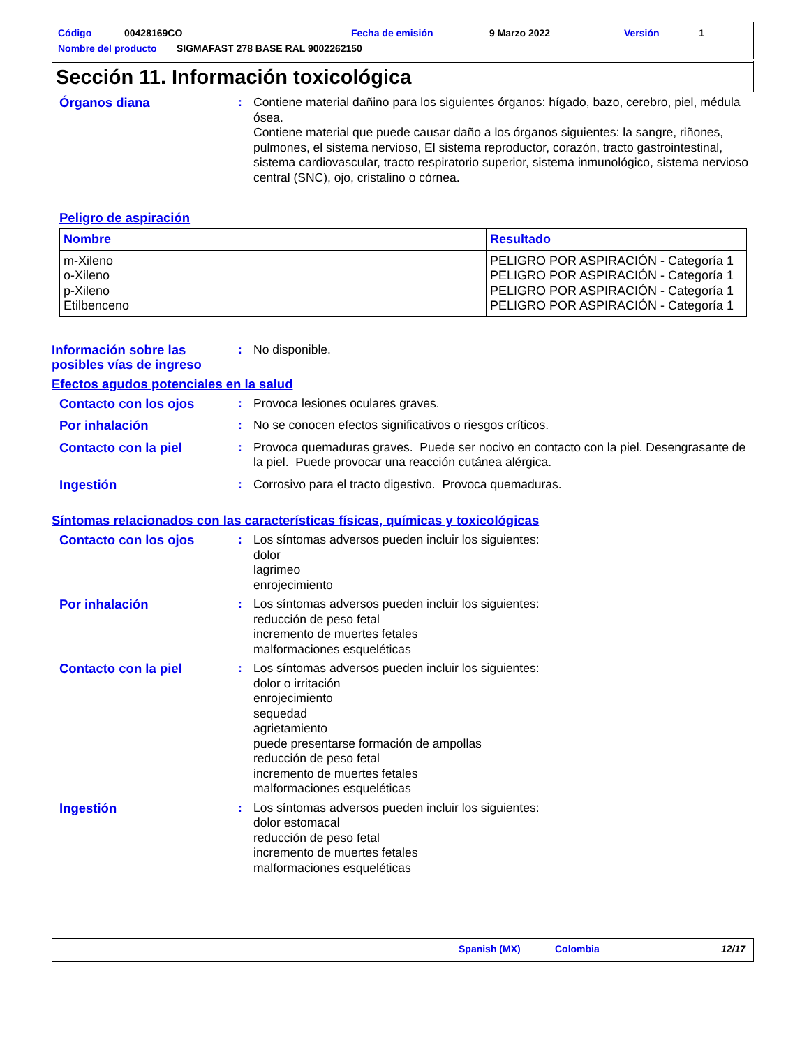Código 00428169CO Fecha de emisión 9 Marzo 2022 Versión 1
Nombre del producto SIGMAFAST 278 BASE RAL 9002262150
Sección 11. Información toxicológica
Órganos diana : Contiene material dañino para los siguientes órganos: hígado, bazo, cerebro, piel, médula ósea.
Contiene material que puede causar daño a los órganos siguientes: la sangre, riñones, pulmones, el sistema nervioso, El sistema reproductor, corazón, tracto gastrointestinal, sistema cardiovascular, tracto respiratorio superior, sistema inmunológico, sistema nervioso central (SNC), ojo, cristalino o córnea.
Peligro de aspiración
| Nombre | Resultado |
| --- | --- |
| m-Xileno o-Xileno p-Xileno Etilbenceno | PELIGRO POR ASPIRACIÓN - Categoría 1 PELIGRO POR ASPIRACIÓN - Categoría 1 PELIGRO POR ASPIRACIÓN - Categoría 1 PELIGRO POR ASPIRACIÓN - Categoría 1 |
Información sobre las posibles vías de ingreso
: No disponible.
Efectos agudos potenciales en la salud
Contacto con los ojos : Provoca lesiones oculares graves.
Por inhalación : No se conocen efectos significativos o riesgos críticos.
Contacto con la piel : Provoca quemaduras graves. Puede ser nocivo en contacto con la piel. Desengrasante de la piel. Puede provocar una reacción cutánea alérgica.
Ingestión : Corrosivo para el tracto digestivo. Provoca quemaduras.
Síntomas relacionados con las características físicas, químicas y toxicológicas
Contacto con los ojos : Los síntomas adversos pueden incluir los siguientes:
dolor
lagrimeo
enrojecimiento
Por inhalación : Los síntomas adversos pueden incluir los siguientes:
reducción de peso fetal
incremento de muertes fetales
malformaciones esqueléticas
Contacto con la piel : Los síntomas adversos pueden incluir los siguientes:
dolor o irritación
enrojecimiento
sequedad
agrietamiento
puede presentarse formación de ampollas
reducción de peso fetal
incremento de muertes fetales
malformaciones esqueléticas
Ingestión : Los síntomas adversos pueden incluir los siguientes:
dolor estomacal
reducción de peso fetal
incremento de muertes fetales
malformaciones esqueléticas
Spanish (MX) Colombia 12/17